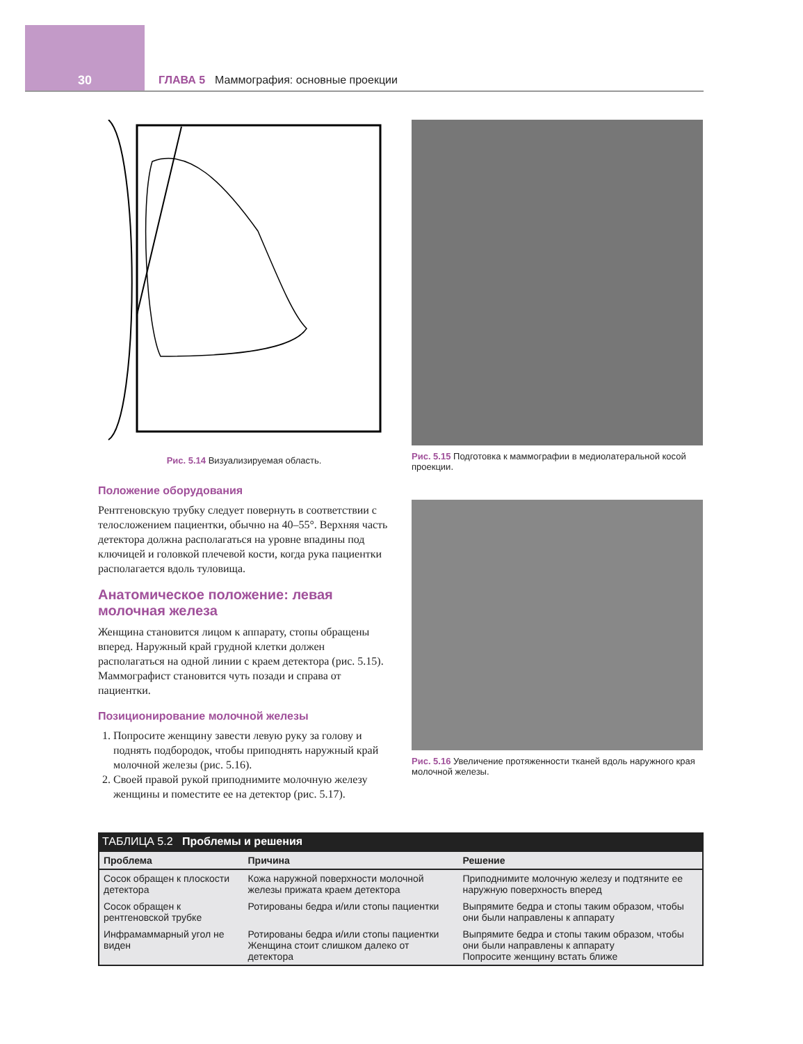30 ГЛАВА 5 Маммография: основные проекции
Рис. 5.14 Визуализируемая область. Рис. 5.15 Подготовка к маммографии в медиолатеральной косой проекции.
Положение оборудования
Рентгеновскую трубку следует повернуть в соответствии с телосложением пациентки, обычно на 40–55°. Верхняя часть детектора должна располагаться на уровне впадины под ключицей и головкой плечевой кости, когда рука пациентки располагается вдоль туловища.
Анатомическое положение: левая молочная железа
Женщина становится лицом к аппарату, стопы обращены вперед. Наружный край грудной клетки должен располагаться на одной линии с краем детектора (рис. 5.15). Маммографист становится чуть позади и справа от пациентки.
Позиционирование молочной железы
1. Попросите женщину завести левую руку за голову и поднять подбородок, чтобы приподнять наружный край молочной железы (рис. 5.16).
2. Своей правой рукой приподнимите молочную железу женщины и поместите ее на детектор (рис. 5.17).
Рис. 5.16 Увеличение протяженности тканей вдоль наружного края молочной железы.
ТАБЛИЦА 5.2 Проблемы и решения
| Проблема | Причина | Решение |
| --- | --- | --- |
| Сосок обращен к плоскости детектора | Кожа наружной поверхности молочной железы прижата краем детектора | Приподнимите молочную железу и подтяните ее наружную поверхность вперед |
| Сосок обращен к рентгеновской трубке | Ротированы бедра и/или стопы пациентки | Выпрямите бедра и стопы таким образом, чтобы они были направлены к аппарату |
| Инфрамаммарный угол не виден | Ротированы бедра и/или стопы пациентки Женщина стоит слишком далеко от детектора | Выпрямите бедра и стопы таким образом, чтобы они были направлены к аппарату Попросите женщину встать ближе |